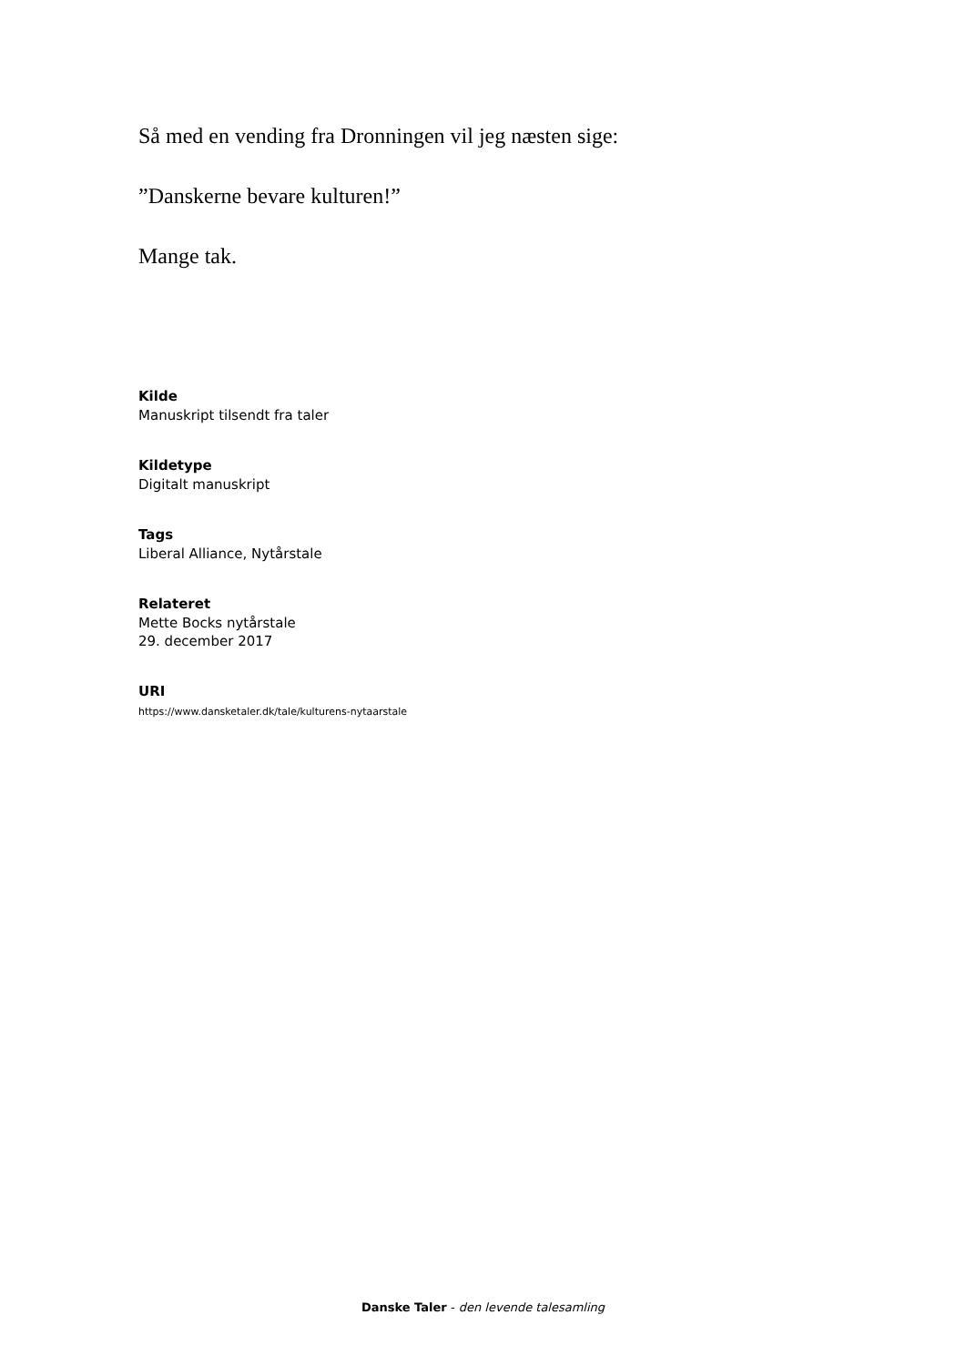Så med en vending fra Dronningen vil jeg næsten sige:
”Danskerne bevare kulturen!”
Mange tak.
Kilde
Manuskript tilsendt fra taler
Kildetype
Digitalt manuskript
Tags
Liberal Alliance, Nytårstale
Relateret
Mette Bocks nytårstale
29. december 2017
URI
https://www.dansketaler.dk/tale/kulturens-nytaarstale
Danske Taler - den levende talesamling